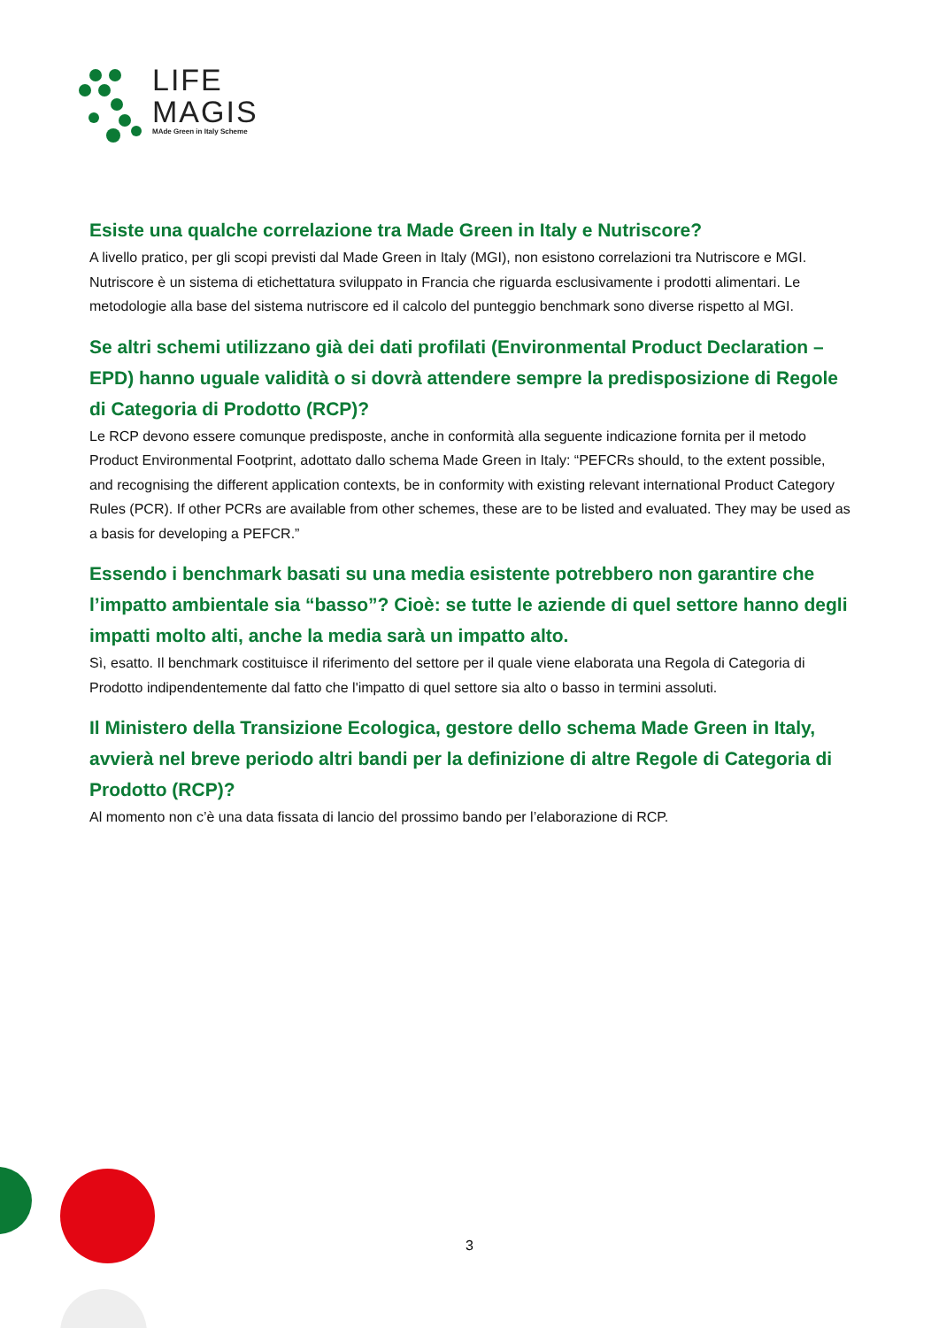LIFE
MAGIS
MAde Green in Italy Scheme
Esiste una qualche correlazione tra Made Green in Italy e Nutriscore?
A livello pratico, per gli scopi previsti dal Made Green in Italy (MGI), non esistono correlazioni tra Nutriscore e MGI. Nutriscore è un sistema di etichettatura sviluppato in Francia che riguarda esclusivamente i prodotti alimentari. Le metodologie alla base del sistema nutriscore ed il calcolo del punteggio benchmark sono diverse rispetto al MGI.
Se altri schemi utilizzano già dei dati profilati (Environmental Product Declaration – EPD) hanno uguale validità o si dovrà attendere sempre la predisposizione di Regole di Categoria di Prodotto (RCP)?
Le RCP devono essere comunque predisposte, anche in conformità alla seguente indicazione fornita per il metodo Product Environmental Footprint, adottato dallo schema Made Green in Italy: “PEFCRs should, to the extent possible, and recognising the different application contexts, be in conformity with existing relevant international Product Category Rules (PCR). If other PCRs are available from other schemes, these are to be listed and evaluated. They may be used as a basis for developing a PEFCR.”
Essendo i benchmark basati su una media esistente potrebbero non garantire che l’impatto ambientale sia “basso”? Cioè: se tutte le aziende di quel settore hanno degli impatti molto alti, anche la media sarà un impatto alto.
Sì, esatto. Il benchmark costituisce il riferimento del settore per il quale viene elaborata una Regola di Categoria di Prodotto indipendentemente dal fatto che l'impatto di quel settore sia alto o basso in termini assoluti.
Il Ministero della Transizione Ecologica, gestore dello schema Made Green in Italy, avvierà nel breve periodo altri bandi per la definizione di altre Regole di Categoria di Prodotto (RCP)?
Al momento non c’è una data fissata di lancio del prossimo bando per l’elaborazione di RCP.
3